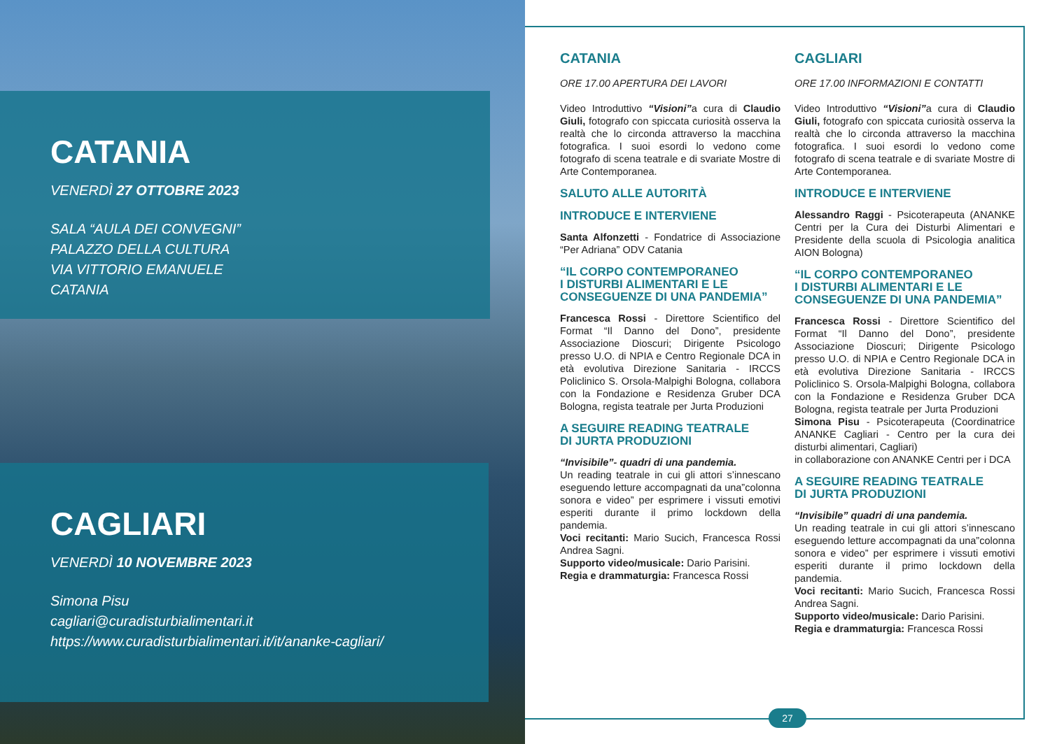CATANIA
VENERDÌ 27 OTTOBRE 2023
SALA “AULA DEI CONVEGNI”
PALAZZO DELLA CULTURA
VIA VITTORIO EMANUELE
CATANIA
CAGLIARI
VENERDÌ 10 NOVEMBRE 2023
Simona Pisu
cagliari@curadisturbialimentari.it
https://www.curadisturbialimentari.it/it/ananke-cagliari/
CATANIA
ORE 17.00 APERTURA DEI LAVORI
Video Introduttivo “Visioni”a cura di Claudio Giuli, fotografo con spiccata curiosità osserva la realtà che lo circonda attraverso la macchina fotografica. I suoi esordi lo vedono come fotografo di scena teatrale e di svariate Mostre di Arte Contemporanea.
SALUTO ALLE AUTORITÀ
INTRODUCE E INTERVIENE
Santa Alfonzetti - Fondatrice di Associazione “Per Adriana” ODV Catania
“IL CORPO CONTEMPORANEO
I DISTURBI ALIMENTARI E LE
CONSEGUENZE DI UNA PANDEMIA”
Francesca Rossi - Direttore Scientifico del Format “Il Danno del Dono”, presidente Associazione Dioscuri; Dirigente Psicologo presso U.O. di NPIA e Centro Regionale DCA in età evolutiva Direzione Sanitaria - IRCCS Policlinico S. Orsola-Malpighi Bologna, collabora con la Fondazione e Residenza Gruber DCA Bologna, regista teatrale per Jurta Produzioni
A SEGUIRE READING TEATRALE
DI JURTA PRODUZIONI
“Invisibile”- quadri di una pandemia.
Un reading teatrale in cui gli attori s’innescano eseguendo letture accompagnati da una”colonna sonora e video” per esprimere i vissuti emotivi esperiti durante il primo lockdown della pandemia.
Voci recitanti: Mario Sucich, Francesca Rossi Andrea Sagni.
Supporto video/musicale: Dario Parisini.
Regia e drammaturgia: Francesca Rossi
CAGLIARI
ORE 17.00 INFORMAZIONI E CONTATTI
Video Introduttivo “Visioni”a cura di Claudio Giuli, fotografo con spiccata curiosità osserva la realtà che lo circonda attraverso la macchina fotografica. I suoi esordi lo vedono come fotografo di scena teatrale e di svariate Mostre di Arte Contemporanea.
INTRODUCE E INTERVIENE
Alessandro Raggi - Psicoterapeuta (ANANKE Centri per la Cura dei Disturbi Alimentari e Presidente della scuola di Psicologia analitica AION Bologna)
“IL CORPO CONTEMPORANEO
I DISTURBI ALIMENTARI E LE
CONSEGUENZE DI UNA PANDEMIA”
Francesca Rossi - Direttore Scientifico del Format “Il Danno del Dono”, presidente Associazione Dioscuri; Dirigente Psicologo presso U.O. di NPIA e Centro Regionale DCA in età evolutiva Direzione Sanitaria - IRCCS Policlinico S. Orsola-Malpighi Bologna, collabora con la Fondazione e Residenza Gruber DCA Bologna, regista teatrale per Jurta Produzioni
Simona Pisu - Psicoterapeuta (Coordinatrice ANANKE Cagliari - Centro per la cura dei disturbi alimentari, Cagliari)
in collaborazione con ANANKE Centri per i DCA
A SEGUIRE READING TEATRALE
DI JURTA PRODUZIONI
“Invisibile” quadri di una pandemia.
Un reading teatrale in cui gli attori s’innescano eseguendo letture accompagnati da una”colonna sonora e video” per esprimere i vissuti emotivi esperiti durante il primo lockdown della pandemia.
Voci recitanti: Mario Sucich, Francesca Rossi Andrea Sagni.
Supporto video/musicale: Dario Parisini.
Regia e drammaturgia: Francesca Rossi
27